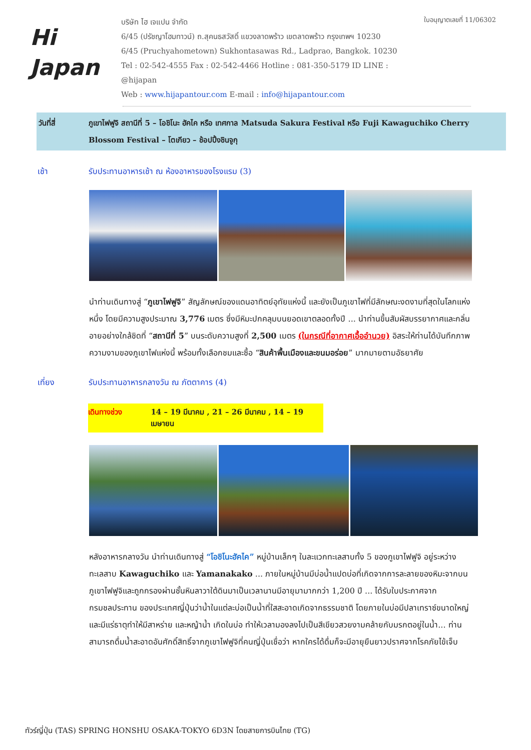Hi
Japan
บริษัท ไฮ เจแปน จำกัด
6/45 (ปรัชญาโฮมทาวน์) ถ.สุคนธสวัสดิ์ แขวงลาดพร้าว เขตลาดพร้าว กรุงเทพฯ 10230
6/45 (Pruchyahometown) Sukhontasawas Rd., Ladprao, Bangkok. 10230
Tel : 02-542-4555 Fax : 02-542-4466 Hotline : 081-350-5179 ID LINE : @hijapan
Web : www.hijapantour.com E-mail : info@hijapantour.com
ใบอนุญาตเลขที่ 11/06302
วันที่สี่ ภูเขาไฟฟูจิ สถานีที่ 5 – โอชิโนะ ฮัคไค หรือ เทศกาล Matsuda Sakura Festival หรือ Fuji Kawaguchiko Cherry Blossom Festival – โตเกียว – ช้อปปิ้งชินจูกุ
เช้า รับประทานอาหารเช้า ณ ห้องอาหารของโรงแรม (3)
นำท่านเดินทางสู่ “ภูเขาไฟฟูจิ” สัญลักษณ์ของแดนอาทิตย์อุทัยแห่งนี้ และยังเป็นภูเขาไฟที่มีลักษณะงดงามที่สุดในโลกแห่งหนึ่ง โดยมีความสูงประมาณ 3,776 เมตร ซึ่งมีหิมะปกคลุมบนยอดเขาตลอดทั้งปี ... นำท่านขึ้นสัมผัสบรรยากาศและกลิ่นอายอย่างใกล้ชิดที่ “สถานีที่ 5” บนระดับความสูงที่ 2,500 เมตร (ในกรณีที่อากาศเอื้ออำนวย) อิสระให้ท่านได้บันทึกภาพความงามของภูเขาไฟแห่งนี้ พร้อมทั้งเลือกชมและซื้อ “สินค้าพื้นเมืองและขนมอร่อย” มากมายตามอัธยาศัย
เที่ยง รับประทานอาหารกลางวัน ณ ภัตตาคาร (4)
เดินทางช่วง 14 – 19 มีนาคม , 21 – 26 มีนาคม , 14 – 19 เมษายน
หลังอาหารกลางวัน นำท่านเดินทางสู่ “โอชิโนะฮัคไค” หมู่บ้านเล็กๆ ในละแวกทะเลสาบทั้ง 5 ของภูเขาไฟฟูจิ อยู่ระหว่างทะเลสาบ Kawaguchiko และ Yamanakako ... ภายในหมู่บ้านมีบ่อน้ำแปดบ่อที่เกิดจากการละลายของหิมะจากบนภูเขาไฟฟูจิและถูกกรองผ่านชั้นหินลาวาใต้ดินมาเป็นเวลานานมีอายุมามากกว่า 1,200 ปี ... ได้รับใบประกาศจากกรมชลประทาน ของประเทศญี่ปุ่นว่าน้ำในแต่ละบ่อเป็นน้ำที่ใสสะอาดเกิดจากธรรมชาติ โดยภายในบ่อมีปลาเทราซ์ขนาดใหญ่ และมีแร่ธาตุทำให้มีสาหร่าย และหญ้าน้ำ เกิดในบ่อ ทำให้เวลามองลงไปเป็นสีเขียวสวยงามคล้ายกับมรกตอยู่ในน้ำ... ท่านสามารถดื่มน้ำสะอาดอันศักดิ์สิทธิ์จากภูเขาไฟฟูจิที่คนญี่ปุ่นเชื่อว่า หากใครได้ดื่มก็จะมีอายุยืนยาวปราศจากโรคภัยไข้เจ็บ
ทัวร์ญี่ปุ่น (TAS) SPRING HONSHU OSAKA-TOKYO 6D3N โดยสายการบินไทย (TG)